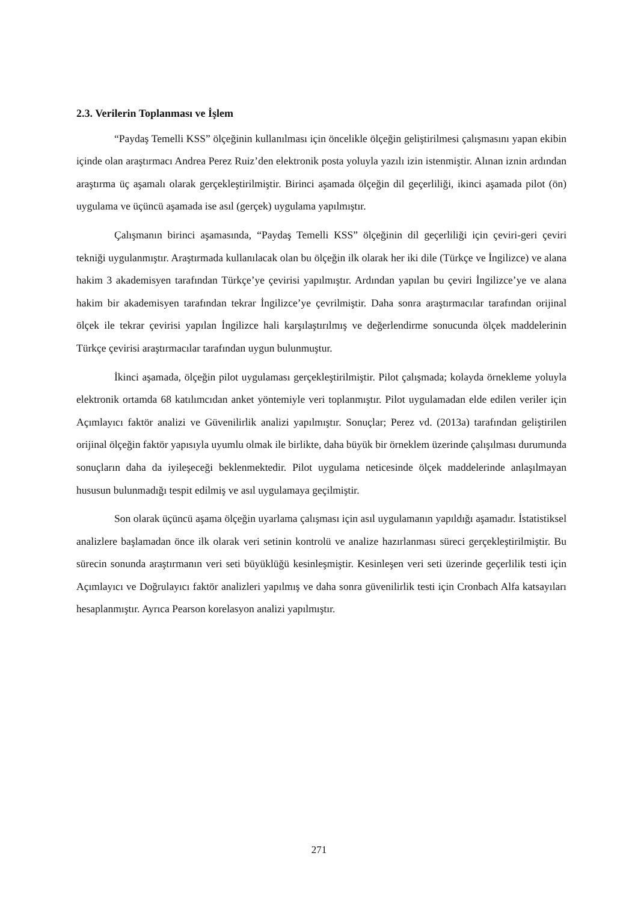2.3. Verilerin Toplanması ve İşlem
“Paydaş Temelli KSS” ölçeğinin kullanılması için öncelikle ölçeğin geliştirilmesi çalışmasını yapan ekibin içinde olan araştırmacı Andrea Perez Ruiz’den elektronik posta yoluyla yazılı izin istenmiştir. Alınan iznin ardından araştırma üç aşamalı olarak gerçekleştirilmiştir. Birinci aşamada ölçeğin dil geçerliliği, ikinci aşamada pilot (ön) uygulama ve üçüncü aşamada ise asıl (gerçek) uygulama yapılmıştır.
Çalışmanın birinci aşamasında, “Paydaş Temelli KSS” ölçeğinin dil geçerliliği için çeviri-geri çeviri tekniği uygulanmıştır. Araştırmada kullanılacak olan bu ölçeğin ilk olarak her iki dile (Türkçe ve İngilizce) ve alana hakim 3 akademisyen tarafından Türkçe’ye çevirisi yapılmıştır. Ardından yapılan bu çeviri İngilizce’ye ve alana hakim bir akademisyen tarafından tekrar İngilizce’ye çevrilmiştir. Daha sonra araştırmacılar tarafından orijinal ölçek ile tekrar çevirisi yapılan İngilizce hali karşılaştırılmış ve değerlendirme sonucunda ölçek maddelerinin Türkçe çevirisi araştırmacılar tarafından uygun bulunmuştur.
İkinci aşamada, ölçeğin pilot uygulaması gerçekleştirilmiştir. Pilot çalışmada; kolayda örnekleme yoluyla elektronik ortamda 68 katılımcıdan anket yöntemiyle veri toplanmıştır. Pilot uygulamadan elde edilen veriler için Açımlayıcı faktör analizi ve Güvenilirlik analizi yapılmıştır. Sonuçlar; Perez vd. (2013a) tarafından geliştirilen orijinal ölçeğin faktör yapısıyla uyumlu olmak ile birlikte, daha büyük bir örneklem üzerinde çalışılması durumunda sonuçların daha da iyileşeceği beklenmektedir. Pilot uygulama neticesinde ölçek maddelerinde anlaşılmayan hususun bulunmadığı tespit edilmiş ve asıl uygulamaya geçilmiştir.
Son olarak üçüncü aşama ölçeğin uyarlama çalışması için asıl uygulamanın yapıldığı aşamadır. İstatistiksel analizlere başlamadan önce ilk olarak veri setinin kontrolü ve analize hazırlanması süreci gerçekleştirilmiştir. Bu sürecin sonunda araştırmanın veri seti büyüklüğü kesinleşmiştir. Kesinleşen veri seti üzerinde geçerlilik testi için Açımlayıcı ve Doğrulayıcı faktör analizleri yapılmış ve daha sonra güvenilirlik testi için Cronbach Alfa katsayıları hesaplanmıştır. Ayrıca Pearson korelasyon analizi yapılmıştır.
271